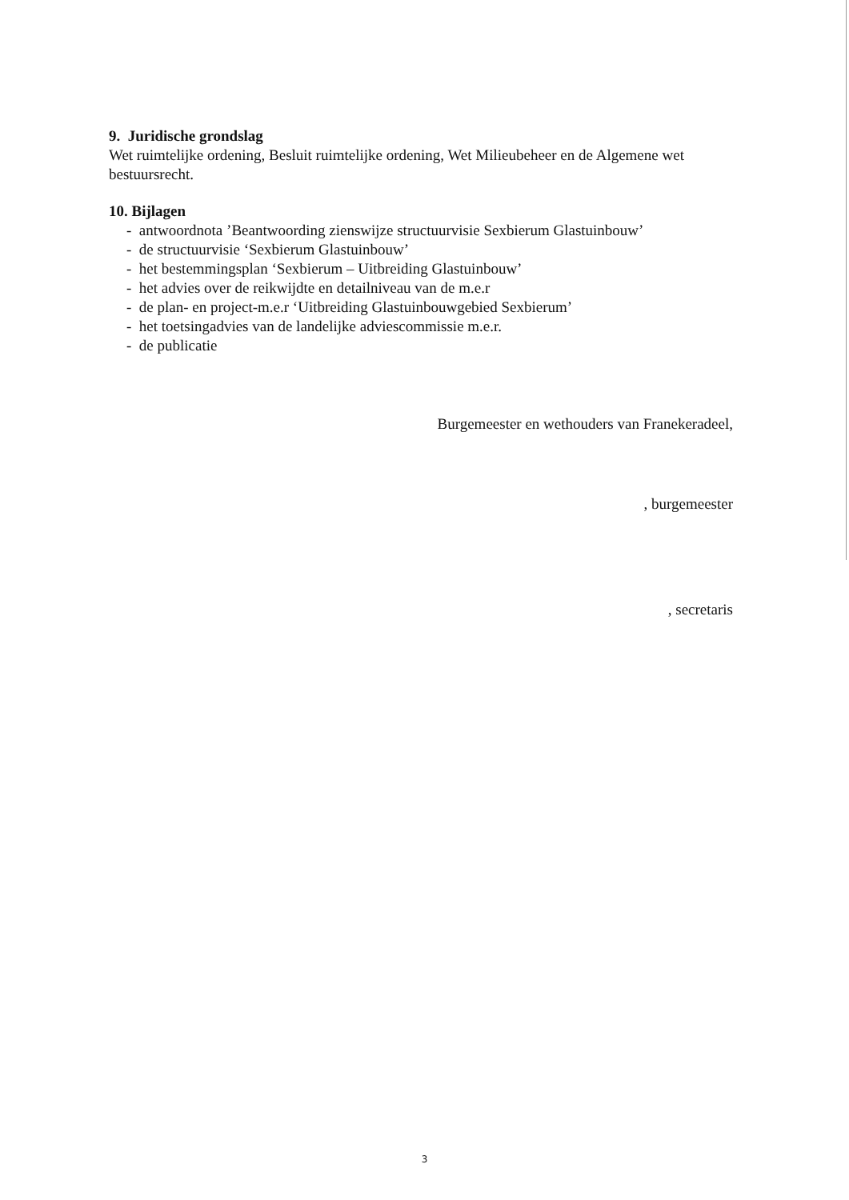9. Juridische grondslag
Wet ruimtelijke ordening, Besluit ruimtelijke ordening, Wet Milieubeheer en de Algemene wet bestuursrecht.
10. Bijlagen
- antwoordnota ’Beantwoording zienswijze structuurvisie Sexbierum Glastuinbouw’
- de structuurvisie ‘Sexbierum Glastuinbouw’
- het bestemmingsplan ‘Sexbierum – Uitbreiding Glastuinbouw’
- het advies over de reikwijdte en detailniveau van de m.e.r
- de plan- en project-m.e.r ‘Uitbreiding Glastuinbouwgebied Sexbierum’
- het toetsingadvies van de landelijke adviescommissie m.e.r.
- de publicatie
Burgemeester en wethouders van Franekeradeel,
, burgemeester
, secretaris
3